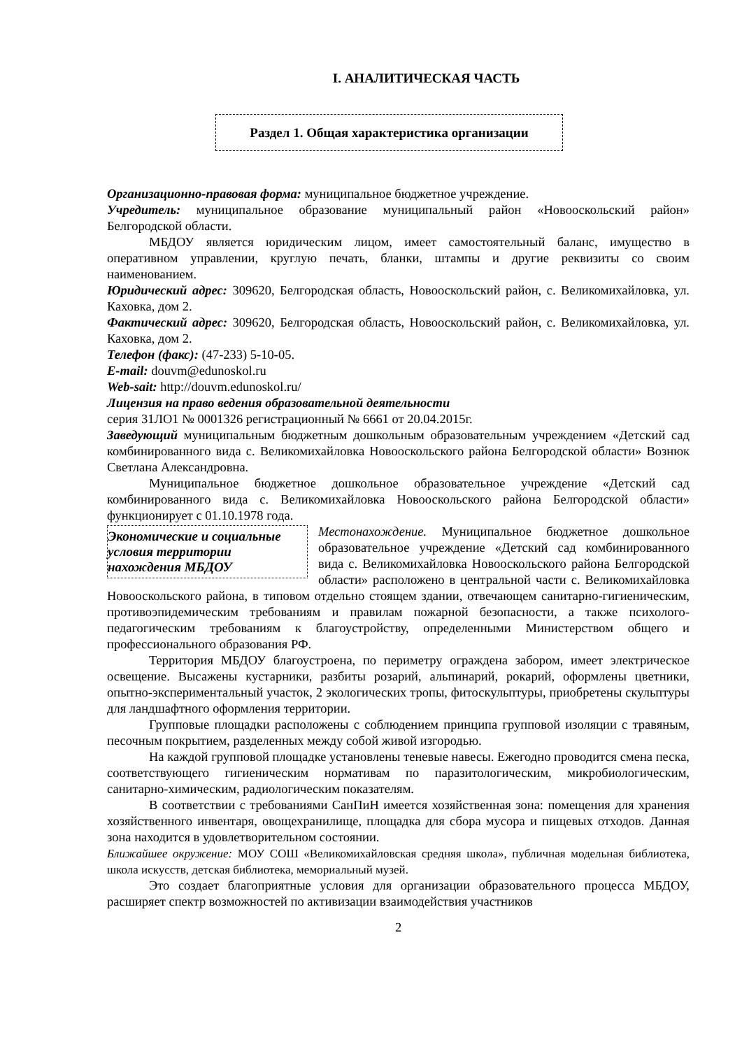I. АНАЛИТИЧЕСКАЯ ЧАСТЬ
Раздел 1. Общая характеристика организации
Организационно-правовая форма: муниципальное бюджетное учреждение.
Учредитель: муниципальное образование муниципальный район «Новооскольский район» Белгородской области.
МБДОУ является юридическим лицом, имеет самостоятельный баланс, имущество в оперативном управлении, круглую печать, бланки, штампы и другие реквизиты со своим наименованием.
Юридический адрес: 309620, Белгородская область, Новооскольский район, с. Великомихайловка, ул. Каховка, дом 2.
Фактический адрес: 309620, Белгородская область, Новооскольский район, с. Великомихайловка, ул. Каховка, дом 2.
Телефон (факс): (47-233) 5-10-05.
E-mail: douvm@edunoskol.ru
Web-sait: http://douvm.edunoskol.ru/
Лицензия на право ведения образовательной деятельности
серия 31ЛО1 № 0001326 регистрационный № 6661 от 20.04.2015г.
Заведующий муниципальным бюджетным дошкольным образовательным учреждением «Детский сад комбинированного вида с. Великомихайловка Новооскольского района Белгородской области» Вознюк Светлана Александровна.
Муниципальное бюджетное дошкольное образовательное учреждение «Детский сад комбинированного вида с. Великомихайловка Новооскольского района Белгородской области» функционирует с 01.10.1978 года.
Экономические и социальные условия территории нахождения МБДОУ
Местонахождение. Муниципальное бюджетное дошкольное образовательное учреждение «Детский сад комбинированного вида с. Великомихайловка Новооскольского района Белгородской области» расположено в центральной части с. Великомихайловка Новооскольского района, в типовом отдельно стоящем здании, отвечающем санитарно-гигиеническим, противоэпидемическим требованиям и правилам пожарной безопасности, а также психолого-педагогическим требованиям к благоустройству, определенными Министерством общего и профессионального образования РФ.
Территория МБДОУ благоустроена, по периметру ограждена забором, имеет электрическое освещение. Высажены кустарники, разбиты розарий, альпинарий, рокарий, оформлены цветники, опытно-экспериментальный участок, 2 экологических тропы, фитоскульптуры, приобретены скульптуры для ландшафтного оформления территории.
Групповые площадки расположены с соблюдением принципа групповой изоляции с травяным, песочным покрытием, разделенных между собой живой изгородью.
На каждой групповой площадке установлены теневые навесы. Ежегодно проводится смена песка, соответствующего гигиеническим нормативам по паразитологическим, микробиологическим, санитарно-химическим, радиологическим показателям.
В соответствии с требованиями СанПиН имеется хозяйственная зона: помещения для хранения хозяйственного инвентаря, овощехранилище, площадка для сбора мусора и пищевых отходов. Данная зона находится в удовлетворительном состоянии.
Ближайшее окружение: МОУ СОШ «Великомихайловская средняя школа», публичная модельная библиотека, школа искусств, детская библиотека, мемориальный музей.
Это создает благоприятные условия для организации образовательного процесса МБДОУ, расширяет спектр возможностей по активизации взаимодействия участников
2